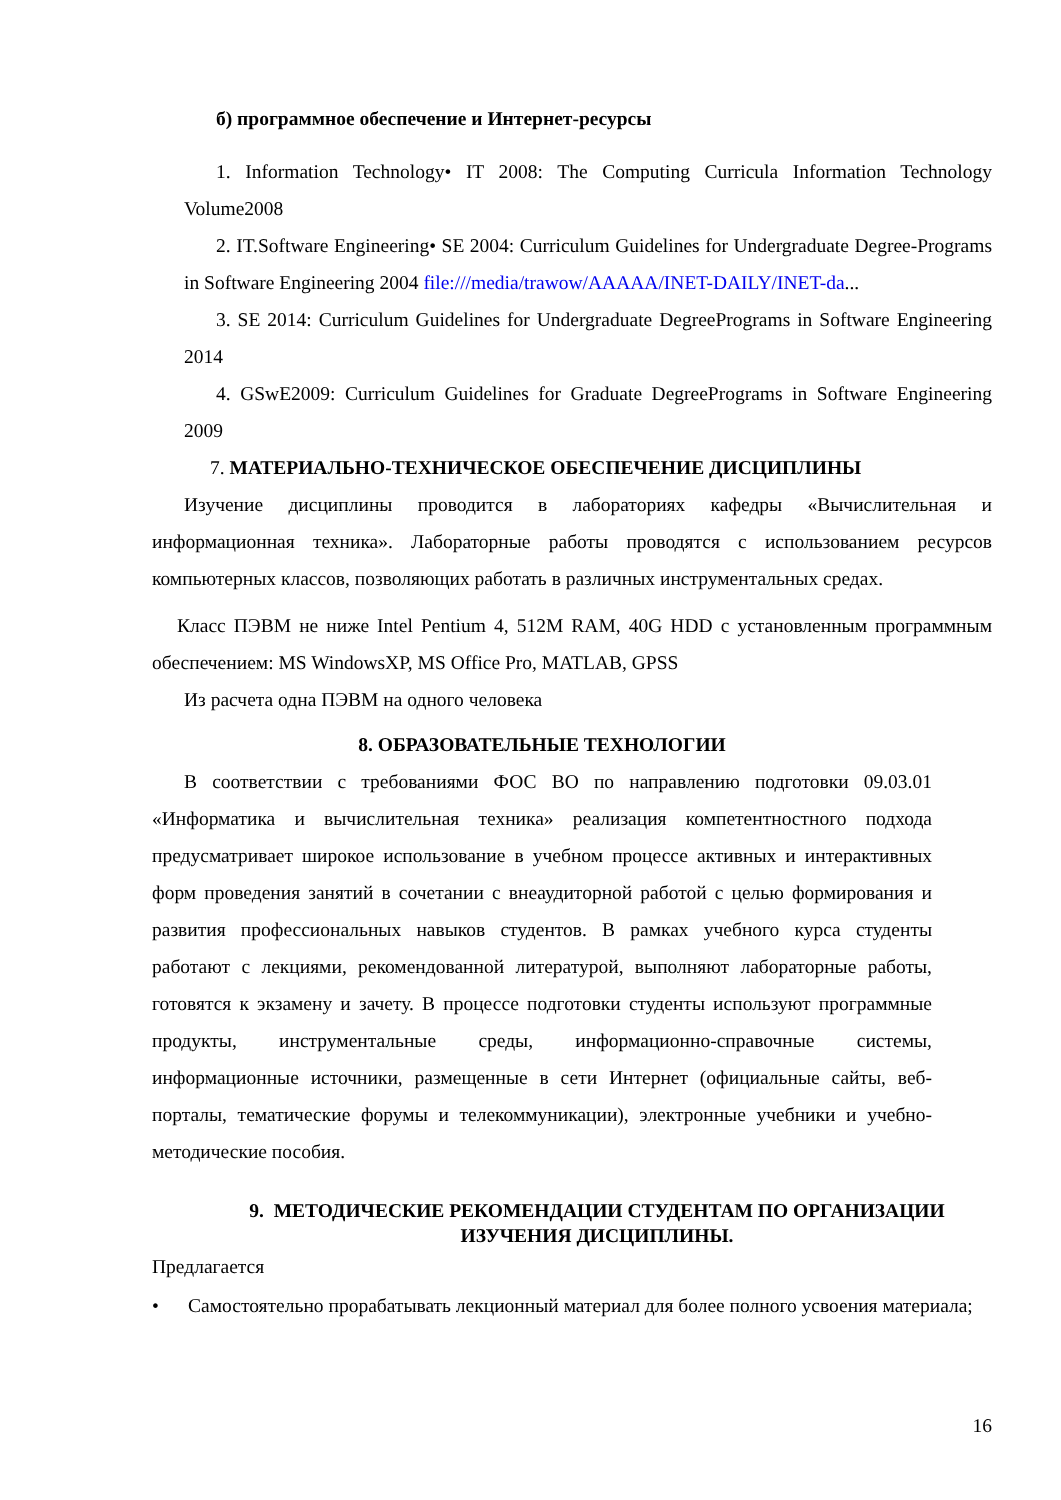б) программное обеспечение и Интернет-ресурсы
1. Information Technology• IT 2008: The Computing Curricula Information Technology Volume2008
2. IT.Software Engineering• SE 2004: Curriculum Guidelines for Undergraduate Degree-Programs in Software Engineering 2004 file:///media/trawow/AAAAA/INET-DAILY/INET-da...
3. SE 2014: Curriculum Guidelines for Undergraduate DegreePrograms in Software Engineering 2014
4. GSwE2009: Curriculum Guidelines for Graduate DegreePrograms in Software Engineering 2009
7. МАТЕРИАЛЬНО-ТЕХНИЧЕСКОЕ ОБЕСПЕЧЕНИЕ ДИСЦИПЛИНЫ
Изучение дисциплины проводится в лабораториях кафедры «Вычислительная и информационная техника». Лабораторные работы проводятся с использованием ресурсов компьютерных классов, позволяющих работать в различных инструментальных средах.
Класс ПЭВМ не ниже Intel Pentium 4, 512M RAM, 40G HDD с установленным программным обеспечением: MS WindowsXP, MS Office Pro, MATLAB, GPSS
Из расчета одна ПЭВМ на одного человека
8. ОБРАЗОВАТЕЛЬНЫЕ ТЕХНОЛОГИИ
В соответствии с требованиями ФОС ВО по направлению подготовки 09.03.01 «Информатика и вычислительная техника» реализация компетентностного подхода предусматривает широкое использование в учебном процессе активных и интерактивных форм проведения занятий в сочетании с внеаудиторной работой с целью формирования и развития профессиональных навыков студентов. В рамках учебного курса студенты работают с лекциями, рекомендованной литературой, выполняют лабораторные работы, готовятся к экзамену и зачету. В процессе подготовки студенты используют программные продукты, инструментальные среды, информационно-справочные системы, информационные источники, размещенные в сети Интернет (официальные сайты, веб-порталы, тематические форумы и телекоммуникации), электронные учебники и учебно-методические пособия.
9. МЕТОДИЧЕСКИЕ РЕКОМЕНДАЦИИ СТУДЕНТАМ ПО ОРГАНИЗАЦИИ ИЗУЧЕНИЯ ДИСЦИПЛИНЫ.
Предлагается
• Самостоятельно прорабатывать лекционный материал для более полного усвоения материала;
16